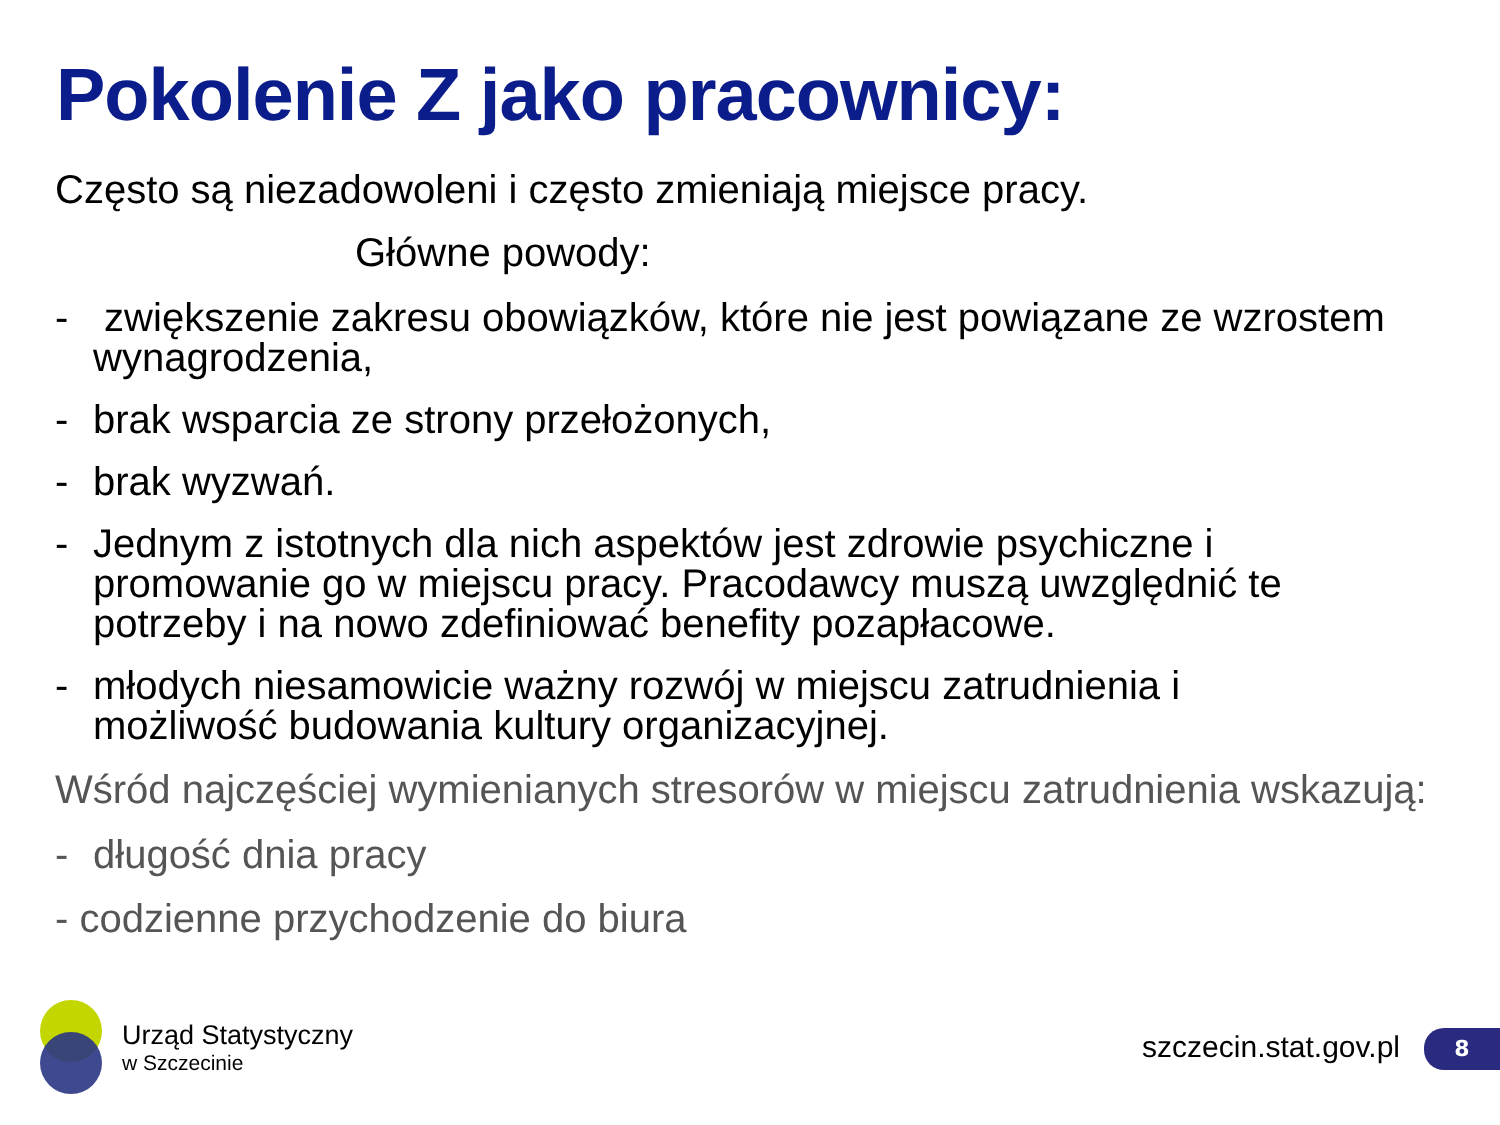Pokolenie Z jako pracownicy:
Często są niezadowoleni i często zmieniają miejsce pracy.
Główne powody:
- zwiększenie zakresu obowiązków, które nie jest powiązane ze wzrostem wynagrodzenia,
- brak wsparcia ze strony przełożonych,
- brak wyzwań.
- Jednym z istotnych dla nich aspektów jest zdrowie psychiczne i promowanie go w miejscu pracy. Pracodawcy muszą uwzględnić te potrzeby i na nowo zdefiniować benefity pozapłacowe.
- młodych niesamowicie ważny rozwój w miejscu zatrudnienia i możliwość budowania kultury organizacyjnej.
Wśród najczęściej wymienianych stresorów w miejscu zatrudnienia wskazują:
- długość dnia pracy
- codzienne przychodzenie do biura
Urząd Statystyczny
w Szczecinie
szczecin.stat.gov.pl 8